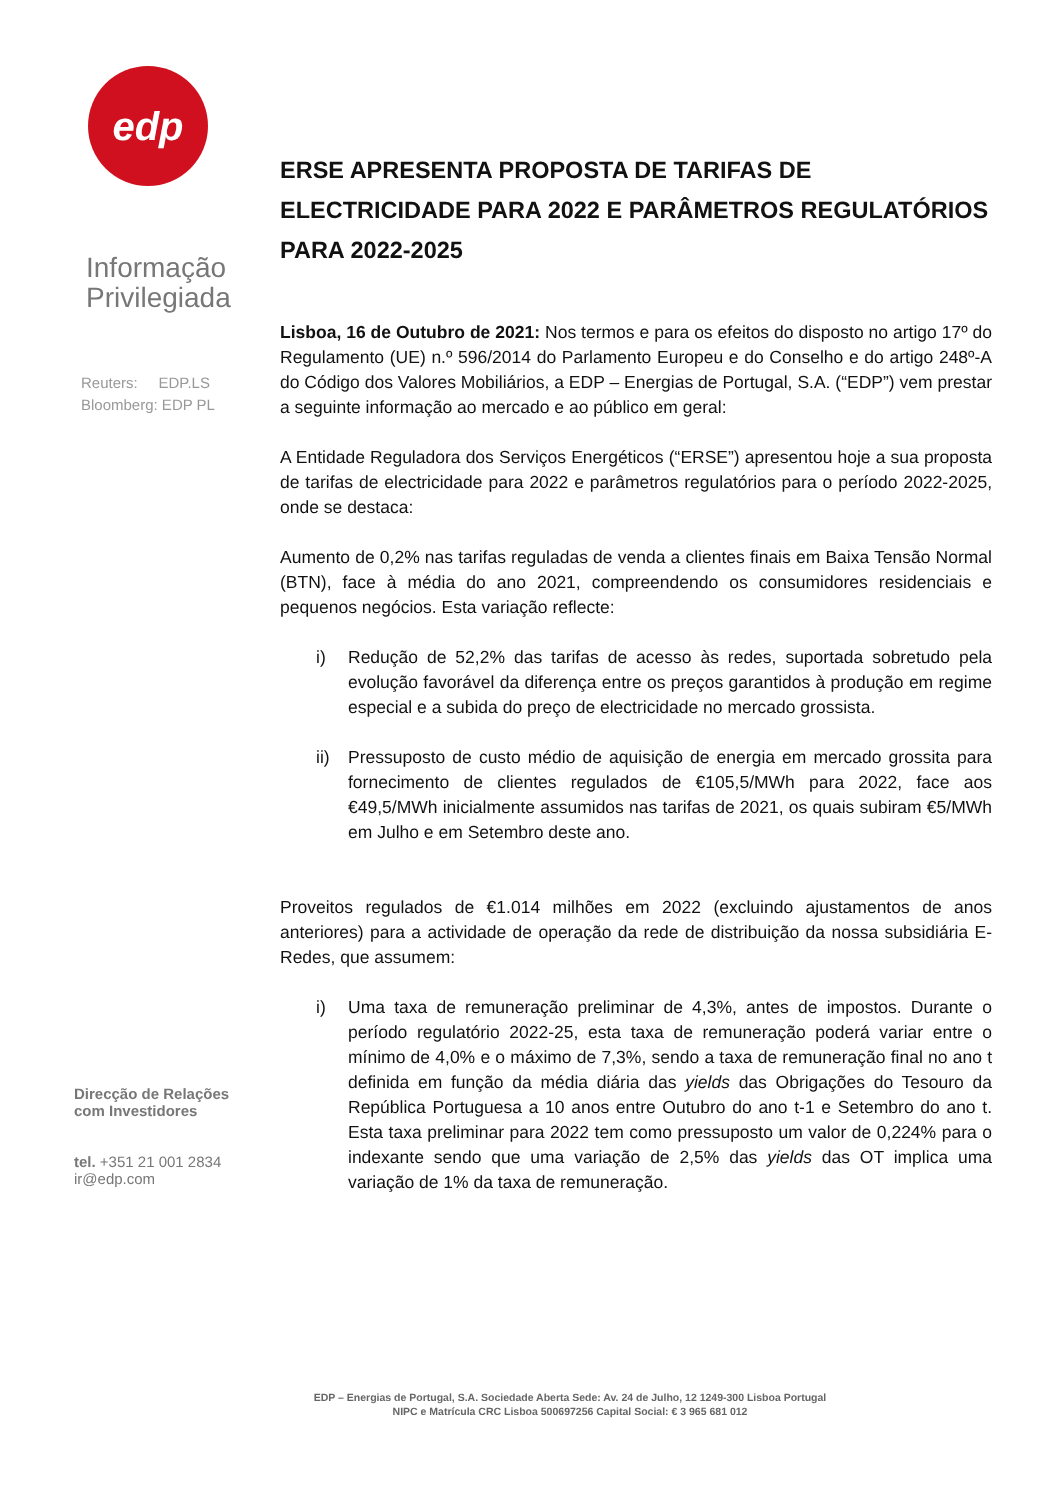edp
Informação
Privilegiada
Reuters: EDP.LS
Bloomberg: EDP PL
Direcção de Relações
com Investidores
tel. +351 21 001 2834
ir@edp.com
ERSE APRESENTA PROPOSTA DE TARIFAS DE ELECTRICIDADE PARA 2022 E PARÂMETROS REGULATÓRIOS PARA 2022-2025
Lisboa, 16 de Outubro de 2021: Nos termos e para os efeitos do disposto no artigo 17º do Regulamento (UE) n.º 596/2014 do Parlamento Europeu e do Conselho e do artigo 248º-A do Código dos Valores Mobiliários, a EDP – Energias de Portugal, S.A. (“EDP”) vem prestar a seguinte informação ao mercado e ao público em geral:
A Entidade Reguladora dos Serviços Energéticos (“ERSE”) apresentou hoje a sua proposta de tarifas de electricidade para 2022 e parâmetros regulatórios para o período 2022-2025, onde se destaca:
Aumento de 0,2% nas tarifas reguladas de venda a clientes finais em Baixa Tensão Normal (BTN), face à média do ano 2021, compreendendo os consumidores residenciais e pequenos negócios. Esta variação reflecte:
i) Redução de 52,2% das tarifas de acesso às redes, suportada sobretudo pela evolução favorável da diferença entre os preços garantidos à produção em regime especial e a subida do preço de electricidade no mercado grossista.
ii) Pressuposto de custo médio de aquisição de energia em mercado grossita para fornecimento de clientes regulados de €105,5/MWh para 2022, face aos €49,5/MWh inicialmente assumidos nas tarifas de 2021, os quais subiram €5/MWh em Julho e em Setembro deste ano.
Proveitos regulados de €1.014 milhões em 2022 (excluindo ajustamentos de anos anteriores) para a actividade de operação da rede de distribuição da nossa subsidiária E-Redes, que assumem:
i) Uma taxa de remuneração preliminar de 4,3%, antes de impostos. Durante o período regulatório 2022-25, esta taxa de remuneração poderá variar entre o mínimo de 4,0% e o máximo de 7,3%, sendo a taxa de remuneração final no ano t definida em função da média diária das yields das Obrigações do Tesouro da República Portuguesa a 10 anos entre Outubro do ano t-1 e Setembro do ano t. Esta taxa preliminar para 2022 tem como pressuposto um valor de 0,224% para o indexante sendo que uma variação de 2,5% das yields das OT implica uma variação de 1% da taxa de remuneração.
EDP – Energias de Portugal, S.A. Sociedade Aberta Sede: Av. 24 de Julho, 12 1249-300 Lisboa Portugal
NIPC e Matrícula CRC Lisboa 500697256 Capital Social: € 3 965 681 012